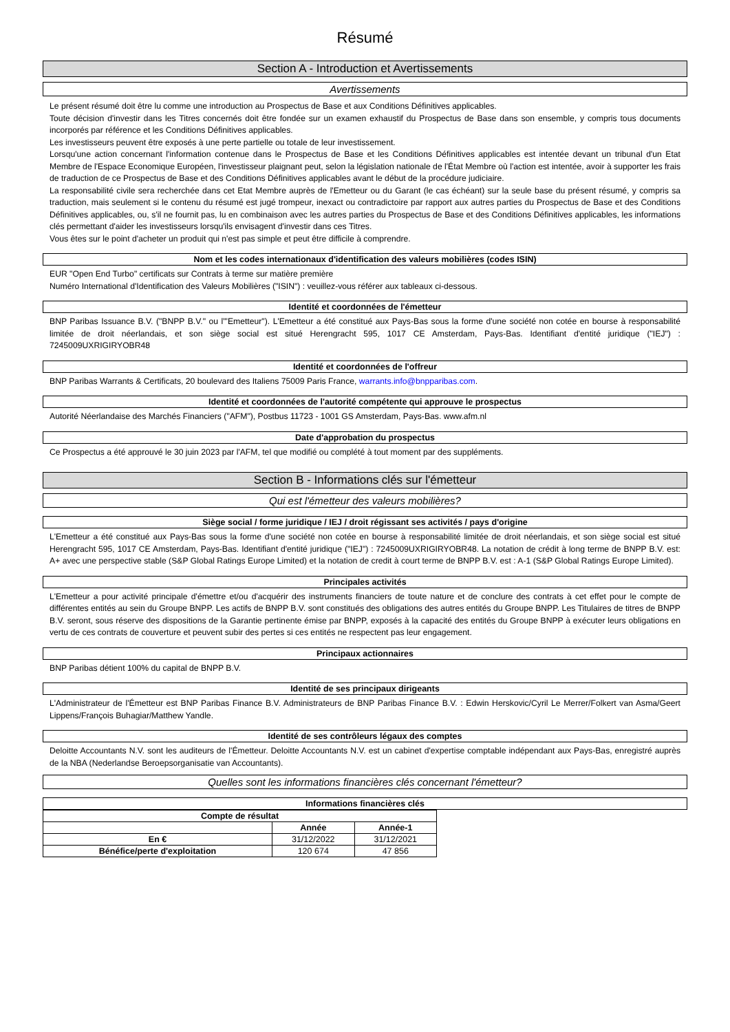Résumé
Section A - Introduction et Avertissements
Avertissements
Le présent résumé doit être lu comme une introduction au Prospectus de Base et aux Conditions Définitives applicables.
Toute décision d'investir dans les Titres concernés doit être fondée sur un examen exhaustif du Prospectus de Base dans son ensemble, y compris tous documents incorporés par référence et les Conditions Définitives applicables.
Les investisseurs peuvent être exposés à une perte partielle ou totale de leur investissement.
Lorsqu'une action concernant l'information contenue dans le Prospectus de Base et les Conditions Définitives applicables est intentée devant un tribunal d'un Etat Membre de l'Espace Economique Européen, l'investisseur plaignant peut, selon la législation nationale de l'État Membre où l'action est intentée, avoir à supporter les frais de traduction de ce Prospectus de Base et des Conditions Définitives applicables avant le début de la procédure judiciaire.
La responsabilité civile sera recherchée dans cet Etat Membre auprès de l'Emetteur ou du Garant (le cas échéant) sur la seule base du présent résumé, y compris sa traduction, mais seulement si le contenu du résumé est jugé trompeur, inexact ou contradictoire par rapport aux autres parties du Prospectus de Base et des Conditions Définitives applicables, ou, s'il ne fournit pas, lu en combinaison avec les autres parties du Prospectus de Base et des Conditions Définitives applicables, les informations clés permettant d'aider les investisseurs lorsqu'ils envisagent d'investir dans ces Titres.
Vous êtes sur le point d'acheter un produit qui n'est pas simple et peut être difficile à comprendre.
Nom et les codes internationaux d'identification des valeurs mobilières (codes ISIN)
EUR "Open End Turbo" certificats sur Contrats à terme sur matière première
Numéro International d'Identification des Valeurs Mobilières ("ISIN") : veuillez-vous référer aux tableaux ci-dessous.
Identité et coordonnées de l'émetteur
BNP Paribas Issuance B.V. ("BNPP B.V." ou l'"Emetteur"). L'Emetteur a été constitué aux Pays-Bas sous la forme d'une société non cotée en bourse à responsabilité limitée de droit néerlandais, et son siège social est situé Herengracht 595, 1017 CE Amsterdam, Pays-Bas. Identifiant d'entité juridique ("IEJ") : 7245009UXRIGIRYOBR48
Identité et coordonnées de l'offreur
BNP Paribas Warrants & Certificats, 20 boulevard des Italiens 75009 Paris France, warrants.info@bnpparibas.com.
Identité et coordonnées de l'autorité compétente qui approuve le prospectus
Autorité Néerlandaise des Marchés Financiers ("AFM"), Postbus 11723 - 1001 GS Amsterdam, Pays-Bas. www.afm.nl
Date d'approbation du prospectus
Ce Prospectus a été approuvé le 30 juin 2023 par l'AFM, tel que modifié ou complété à tout moment par des suppléments.
Section B - Informations clés sur l'émetteur
Qui est l'émetteur des valeurs mobilières?
Siège social / forme juridique / IEJ / droit régissant ses activités / pays d'origine
L'Emetteur a été constitué aux Pays-Bas sous la forme d'une société non cotée en bourse à responsabilité limitée de droit néerlandais, et son siège social est situé Herengracht 595, 1017 CE Amsterdam, Pays-Bas. Identifiant d'entité juridique ("IEJ") : 7245009UXRIGIRYOBR48. La notation de crédit à long terme de BNPP B.V. est: A+ avec une perspective stable (S&P Global Ratings Europe Limited) et la notation de credit à court terme de BNPP B.V. est : A-1 (S&P Global Ratings Europe Limited).
Principales activités
L'Emetteur a pour activité principale d'émettre et/ou d'acquérir des instruments financiers de toute nature et de conclure des contrats à cet effet pour le compte de différentes entités au sein du Groupe BNPP. Les actifs de BNPP B.V. sont constitués des obligations des autres entités du Groupe BNPP. Les Titulaires de titres de BNPP B.V. seront, sous réserve des dispositions de la Garantie pertinente émise par BNPP, exposés à la capacité des entités du Groupe BNPP à exécuter leurs obligations en vertu de ces contrats de couverture et peuvent subir des pertes si ces entités ne respectent pas leur engagement.
Principaux actionnaires
BNP Paribas détient 100% du capital de BNPP B.V.
Identité de ses principaux dirigeants
L'Administrateur de l'Émetteur est BNP Paribas Finance B.V. Administrateurs de BNP Paribas Finance B.V. : Edwin Herskovic/Cyril Le Merrer/Folkert van Asma/Geert Lippens/François Buhagiar/Matthew Yandle.
Identité de ses contrôleurs légaux des comptes
Deloitte Accountants N.V. sont les auditeurs de l'Émetteur. Deloitte Accountants N.V. est un cabinet d'expertise comptable indépendant aux Pays-Bas, enregistré auprès de la NBA (Nederlandse Beroepsorganisatie van Accountants).
Quelles sont les informations financières clés concernant l'émetteur?
Informations financières clés
| Compte de résultat | | |
| --- | --- | --- |
| | Année | Année-1 |
| En € | 31/12/2022 | 31/12/2021 |
| Bénéfice/perte d'exploitation | 120 674 | 47 856 |